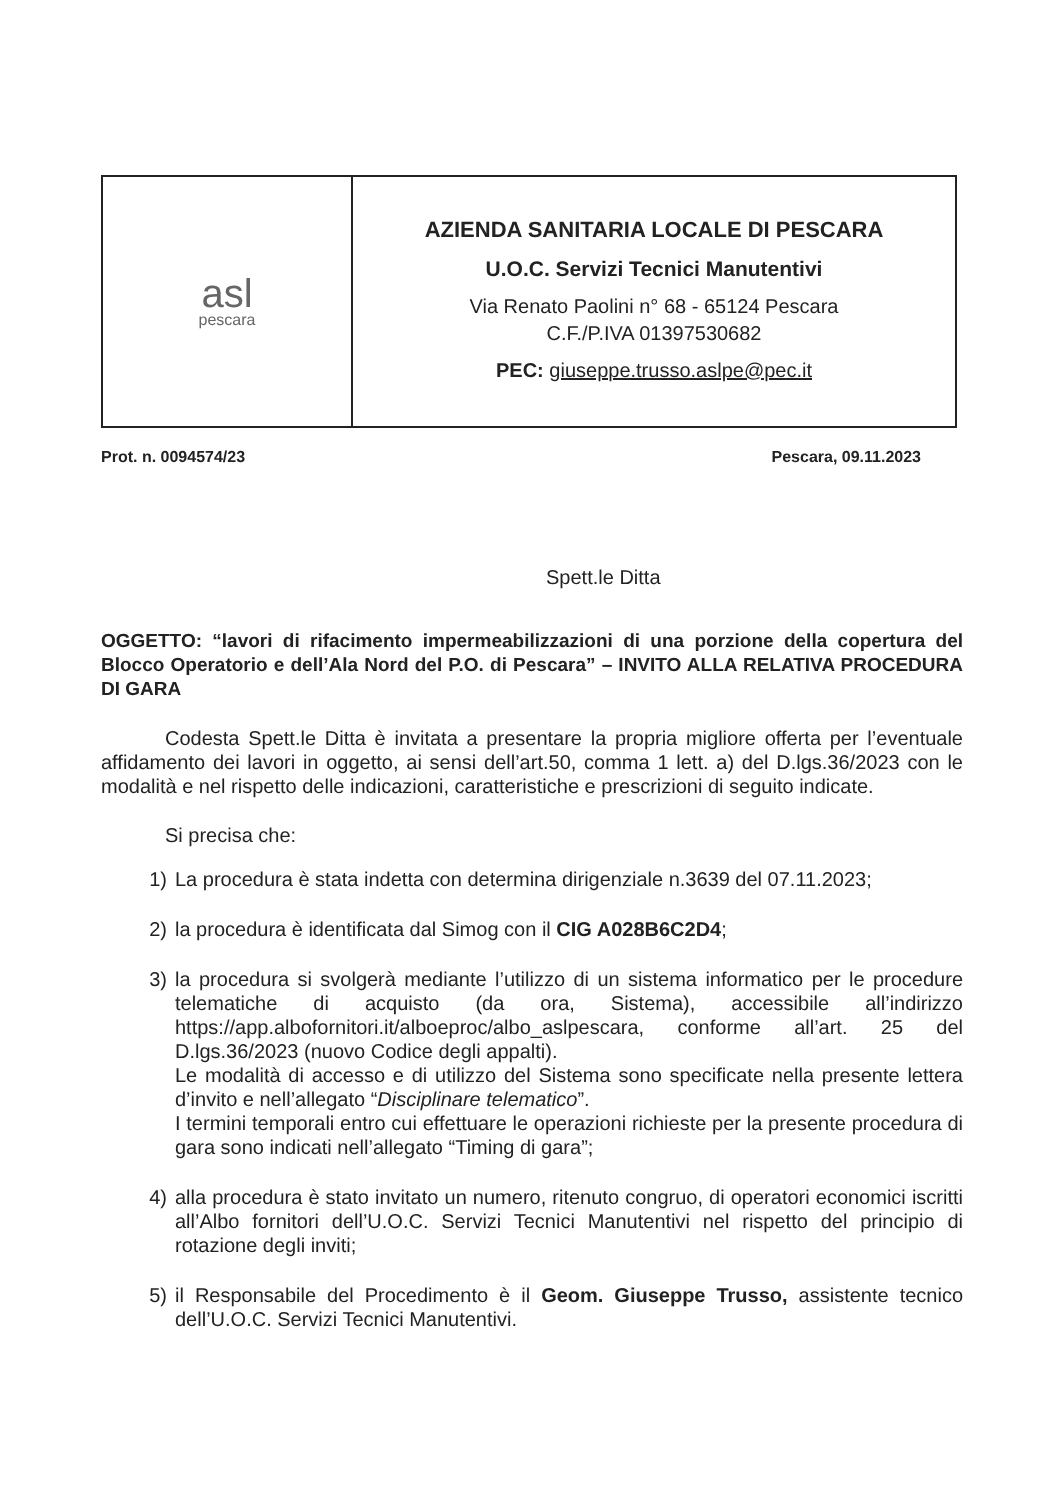| asl pescara | AZIENDA SANITARIA LOCALE DI PESCARA U.O.C. Servizi Tecnici Manutentivi Via Renato Paolini n° 68 - 65124 Pescara C.F./P.IVA 01397530682 PEC: giuseppe.trusso.aslpe@pec.it |
Prot. n. 0094574/23 Pescara, 09.11.2023
Spett.le Ditta
OGGETTO: “lavori di rifacimento impermeabilizzazioni di una porzione della copertura del Blocco Operatorio e dell’Ala Nord del P.O. di Pescara” – INVITO ALLA RELATIVA PROCEDURA DI GARA
Codesta Spett.le Ditta è invitata a presentare la propria migliore offerta per l’eventuale affidamento dei lavori in oggetto, ai sensi dell’art.50, comma 1 lett. a) del D.lgs.36/2023 con le modalità e nel rispetto delle indicazioni, caratteristiche e prescrizioni di seguito indicate.
Si precisa che:
1) La procedura è stata indetta con determina dirigenziale n.3639 del 07.11.2023;
2) la procedura è identificata dal Simog con il CIG A028B6C2D4;
3) la procedura si svolgerà mediante l’utilizzo di un sistema informatico per le procedure telematiche di acquisto (da ora, Sistema), accessibile all’indirizzo https://app.albofornitori.it/alboeproc/albo_aslpescara, conforme all’art. 25 del D.lgs.36/2023 (nuovo Codice degli appalti).
Le modalità di accesso e di utilizzo del Sistema sono specificate nella presente lettera d’invito e nell’allegato “Disciplinare telematico”.
I termini temporali entro cui effettuare le operazioni richieste per la presente procedura di gara sono indicati nell’allegato “Timing di gara”;
4) alla procedura è stato invitato un numero, ritenuto congruo, di operatori economici iscritti all’Albo fornitori dell’U.O.C. Servizi Tecnici Manutentivi nel rispetto del principio di rotazione degli inviti;
5) il Responsabile del Procedimento è il Geom. Giuseppe Trusso, assistente tecnico dell’U.O.C. Servizi Tecnici Manutentivi.